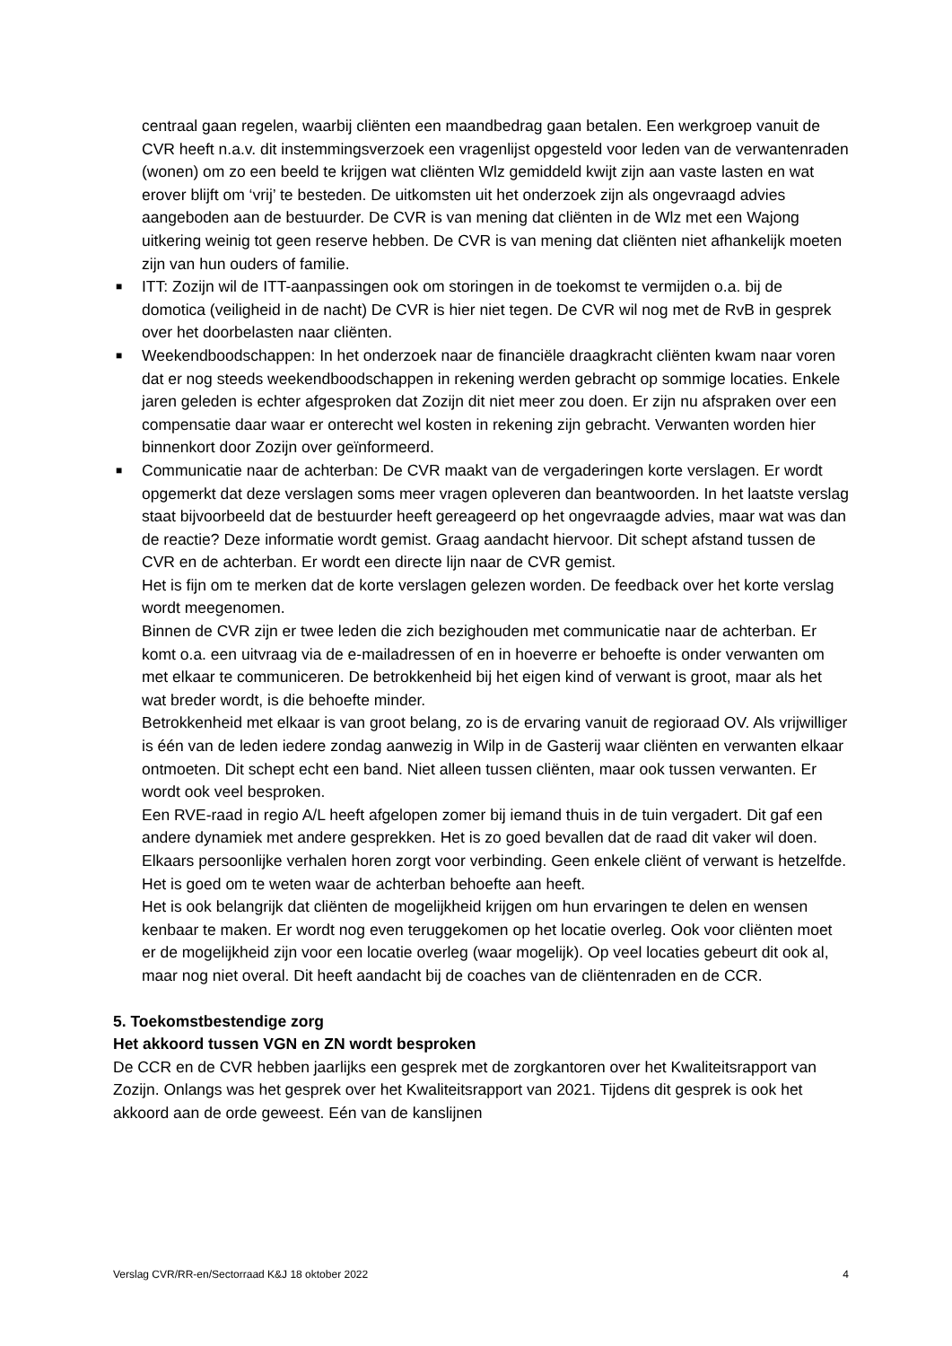centraal gaan regelen, waarbij cliënten een maandbedrag gaan betalen. Een werkgroep vanuit de CVR heeft n.a.v. dit instemmingsverzoek een vragenlijst opgesteld voor leden van de verwantenraden (wonen) om zo een beeld te krijgen wat cliënten Wlz gemiddeld kwijt zijn aan vaste lasten en wat erover blijft om ‘vrij’ te besteden. De uitkomsten uit het onderzoek zijn als ongevraagd advies aangeboden aan de bestuurder. De CVR is van mening dat cliënten in de Wlz met een Wajong uitkering weinig tot geen reserve hebben. De CVR is van mening dat cliënten niet afhankelijk moeten zijn van hun ouders of familie.
■ ITT: Zozijn wil de ITT-aanpassingen ook om storingen in de toekomst te vermijden o.a. bij de domotica (veiligheid in de nacht) De CVR is hier niet tegen. De CVR wil nog met de RvB in gesprek over het doorbelasten naar cliënten.
■ Weekendboodschappen: In het onderzoek naar de financiële draagkracht cliënten kwam naar voren dat er nog steeds weekendboodschappen in rekening werden gebracht op sommige locaties. Enkele jaren geleden is echter afgesproken dat Zozijn dit niet meer zou doen. Er zijn nu afspraken over een compensatie daar waar er onterecht wel kosten in rekening zijn gebracht. Verwanten worden hier binnenkort door Zozijn over geïnformeerd.
■ Communicatie naar de achterban: De CVR maakt van de vergaderingen korte verslagen. Er wordt opgemerkt dat deze verslagen soms meer vragen opleveren dan beantwoorden. In het laatste verslag staat bijvoorbeeld dat de bestuurder heeft gereageerd op het ongevraagde advies, maar wat was dan de reactie? Deze informatie wordt gemist. Graag aandacht hiervoor. Dit schept afstand tussen de CVR en de achterban. Er wordt een directe lijn naar de CVR gemist.
Het is fijn om te merken dat de korte verslagen gelezen worden. De feedback over het korte verslag wordt meegenomen.
Binnen de CVR zijn er twee leden die zich bezighouden met communicatie naar de achterban. Er komt o.a. een uitvraag via de e-mailadressen of en in hoeverre er behoefte is onder verwanten om met elkaar te communiceren. De betrokkenheid bij het eigen kind of verwant is groot, maar als het wat breder wordt, is die behoefte minder.
Betrokkenheid met elkaar is van groot belang, zo is de ervaring vanuit de regioraad OV. Als vrijwilliger is één van de leden iedere zondag aanwezig in Wilp in de Gasterij waar cliënten en verwanten elkaar ontmoeten. Dit schept echt een band. Niet alleen tussen cliënten, maar ook tussen verwanten. Er wordt ook veel besproken.
Een RVE-raad in regio A/L heeft afgelopen zomer bij iemand thuis in de tuin vergadert. Dit gaf een andere dynamiek met andere gesprekken. Het is zo goed bevallen dat de raad dit vaker wil doen. Elkaars persoonlijke verhalen horen zorgt voor verbinding. Geen enkele cliënt of verwant is hetzelfde. Het is goed om te weten waar de achterban behoefte aan heeft.
Het is ook belangrijk dat cliënten de mogelijkheid krijgen om hun ervaringen te delen en wensen kenbaar te maken. Er wordt nog even teruggekomen op het locatie overleg. Ook voor cliënten moet er de mogelijkheid zijn voor een locatie overleg (waar mogelijk). Op veel locaties gebeurt dit ook al, maar nog niet overal. Dit heeft aandacht bij de coaches van de cliëntenraden en de CCR.
5. Toekomstbestendige zorg
Het akkoord tussen VGN en ZN wordt besproken
De CCR en de CVR hebben jaarlijks een gesprek met de zorgkantoren over het Kwaliteitsrapport van Zozijn. Onlangs was het gesprek over het Kwaliteitsrapport van 2021. Tijdens dit gesprek is ook het akkoord aan de orde geweest. Eén van de kanslijnen
Verslag CVR/RR-en/Sectorraad K&J 18 oktober 2022 4